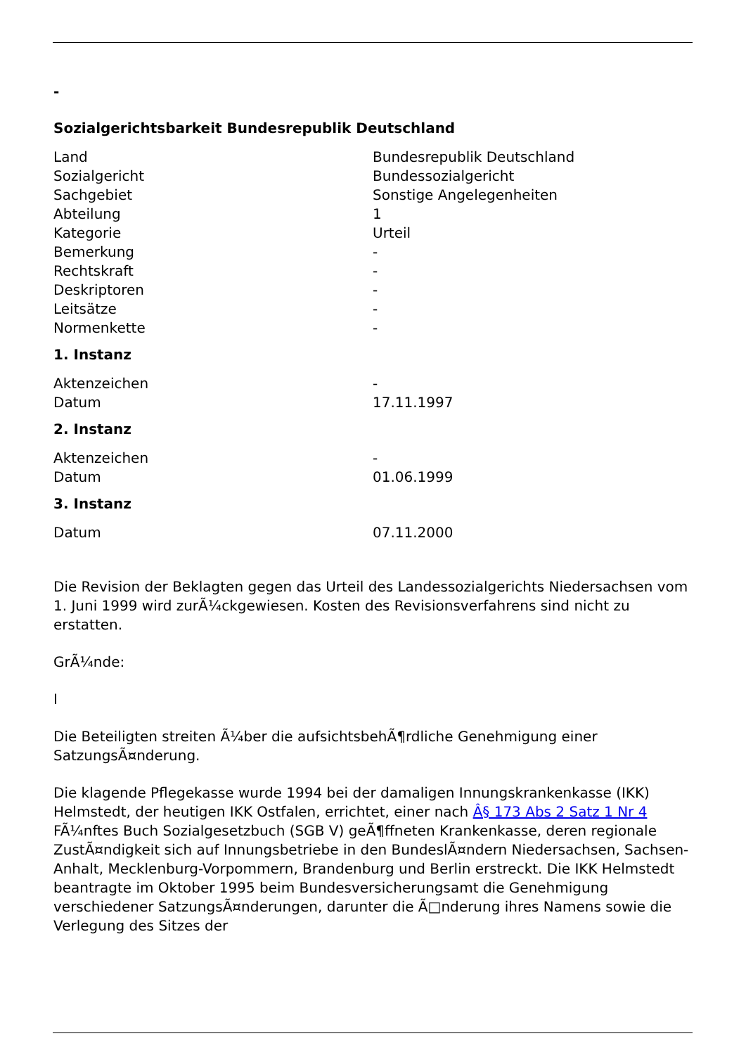-
Sozialgerichtsbarkeit Bundesrepublik Deutschland
| Land | Bundesrepublik Deutschland |
| Sozialgericht | Bundessozialgericht |
| Sachgebiet | Sonstige Angelegenheiten |
| Abteilung | 1 |
| Kategorie | Urteil |
| Bemerkung | - |
| Rechtskraft | - |
| Deskriptoren | - |
| Leitsätze | - |
| Normenkette | - |
1. Instanz
| Aktenzeichen | - |
| Datum | 17.11.1997 |
2. Instanz
| Aktenzeichen | - |
| Datum | 01.06.1999 |
3. Instanz
| Datum | 07.11.2000 |
Die Revision der Beklagten gegen das Urteil des Landessozialgerichts Niedersachsen vom 1. Juni 1999 wird zurÃ¼ckgewiesen. Kosten des Revisionsverfahrens sind nicht zu erstatten.
GrÃ¼nde:
I
Die Beteiligten streiten Ã¼ber die aufsichtsbehÃ¶rdliche Genehmigung einer SatzungsÃ¤nderung.
Die klagende Pflegekasse wurde 1994 bei der damaligen Innungskrankenkasse (IKK) Helmstedt, der heutigen IKK Ostfalen, errichtet, einer nach Â§ 173 Abs 2 Satz 1 Nr 4 FÃ¼nftes Buch Sozialgesetzbuch (SGB V) geÃ¶ffneten Krankenkasse, deren regionale ZustÃ¤ndigkeit sich auf Innungsbetriebe in den BundeslÃ¤ndern Niedersachsen, Sachsen-Anhalt, Mecklenburg-Vorpommern, Brandenburg und Berlin erstreckt. Die IKK Helmstedt beantragte im Oktober 1995 beim Bundesversicherungsamt die Genehmigung verschiedener SatzungsÃ¤nderungen, darunter die Ã□nderung ihres Namens sowie die Verlegung des Sitzes der